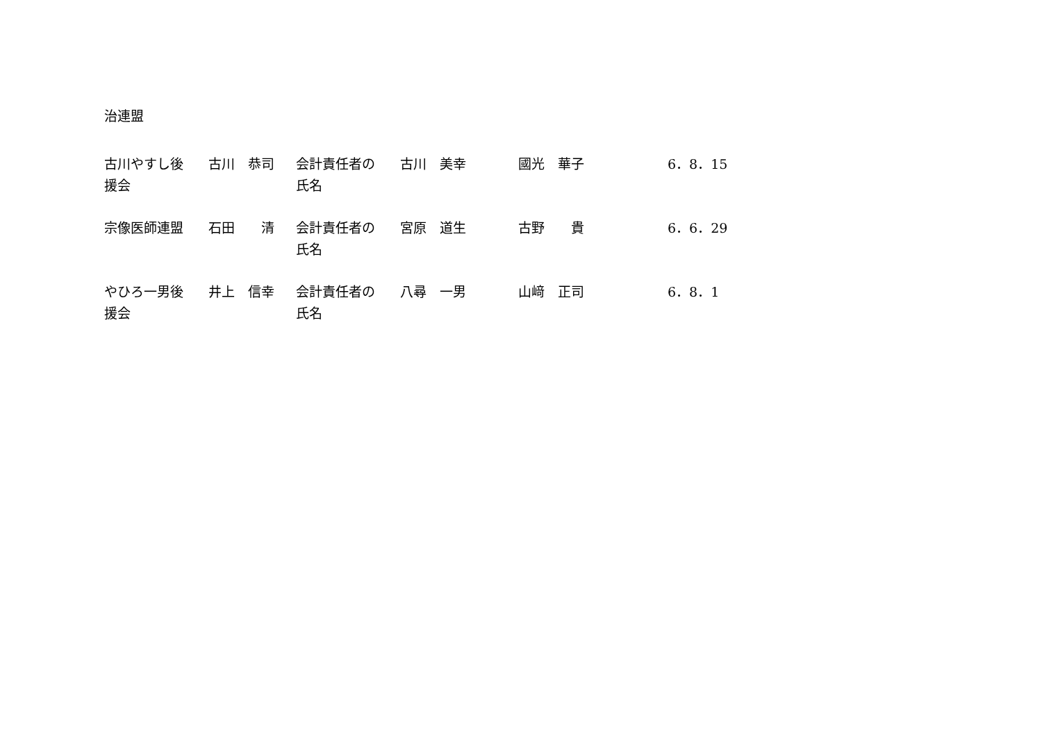治連盟
| 古川やすし後 援会 | 古川 恭司 | 会計責任者の 氏名 | 古川 美幸 | 國光 華子 | 6．8．15 |
| 宗像医師連盟 | 石田 清 | 会計責任者の 氏名 | 宮原 道生 | 古野 貴 | 6．6．29 |
| やひろ一男後 援会 | 井上 信幸 | 会計責任者の 氏名 | 八尋 一男 | 山﨑 正司 | 6．8．1 |